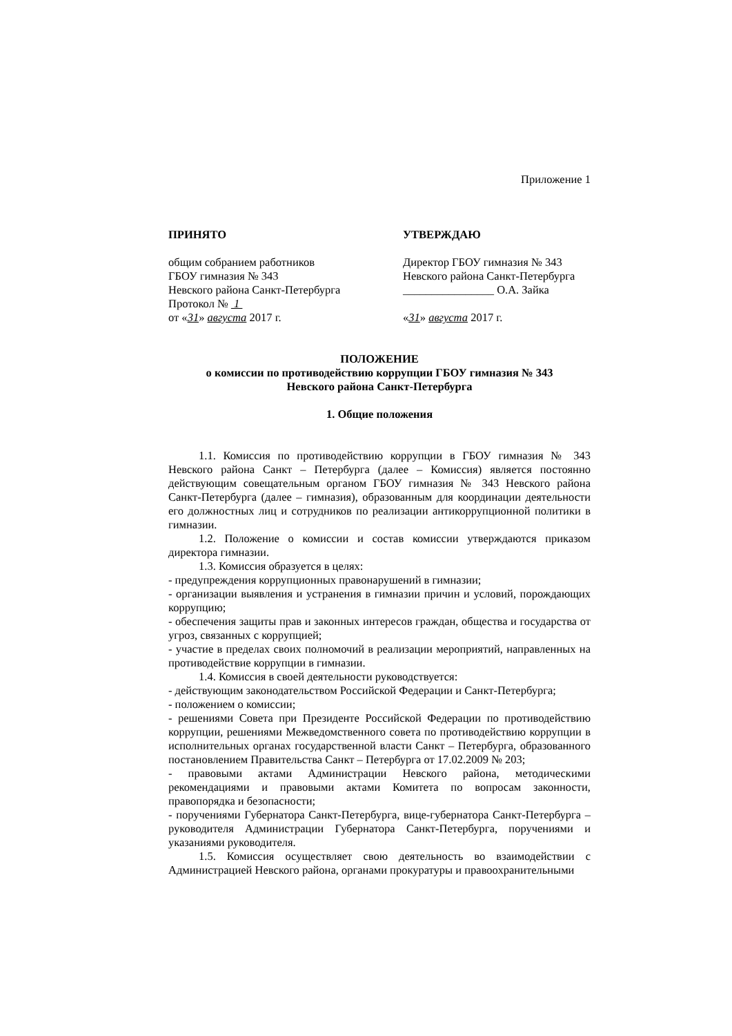Приложение 1
ПРИНЯТО
общим собранием работников
ГБОУ гимназия № 343
Невского района Санкт-Петербурга
Протокол № 1
от «31» августа 2017 г.
УТВЕРЖДАЮ
Директор ГБОУ гимназия № 343
Невского района Санкт-Петербурга
________________ О.А. Зайка
«31» августа 2017 г.
ПОЛОЖЕНИЕ
о комиссии по противодействию коррупции ГБОУ гимназия № 343
Невского района Санкт-Петербурга
1. Общие положения
1.1. Комиссия по противодействию коррупции в ГБОУ гимназия № 343 Невского района Санкт – Петербурга (далее – Комиссия) является постоянно действующим совещательным органом ГБОУ гимназия № 343 Невского района Санкт-Петербурга (далее – гимназия), образованным для координации деятельности его должностных лиц и сотрудников по реализации антикоррупционной политики в гимназии.
1.2. Положение о комиссии и состав комиссии утверждаются приказом директора гимназии.
1.3. Комиссия образуется в целях:
- предупреждения коррупционных правонарушений в гимназии;
- организации выявления и устранения в гимназии причин и условий, порождающих коррупцию;
- обеспечения защиты прав и законных интересов граждан, общества и государства от угроз, связанных с коррупцией;
- участие в пределах своих полномочий в реализации мероприятий, направленных на противодействие коррупции в гимназии.
1.4. Комиссия в своей деятельности руководствуется:
- действующим законодательством Российской Федерации и Санкт-Петербурга;
- положением о комиссии;
- решениями Совета при Президенте Российской Федерации по противодействию коррупции, решениями Межведомственного совета по противодействию коррупции в исполнительных органах государственной власти Санкт – Петербурга, образованного постановлением Правительства Санкт – Петербурга от 17.02.2009 № 203;
- правовыми актами Администрации Невского района, методическими рекомендациями и правовыми актами Комитета по вопросам законности, правопорядка и безопасности;
- поручениями Губернатора Санкт-Петербурга, вице-губернатора Санкт-Петербурга – руководителя Администрации Губернатора Санкт-Петербурга, поручениями и указаниями руководителя.
1.5. Комиссия осуществляет свою деятельность во взаимодействии с Администрацией Невского района, органами прокуратуры и правоохранительными